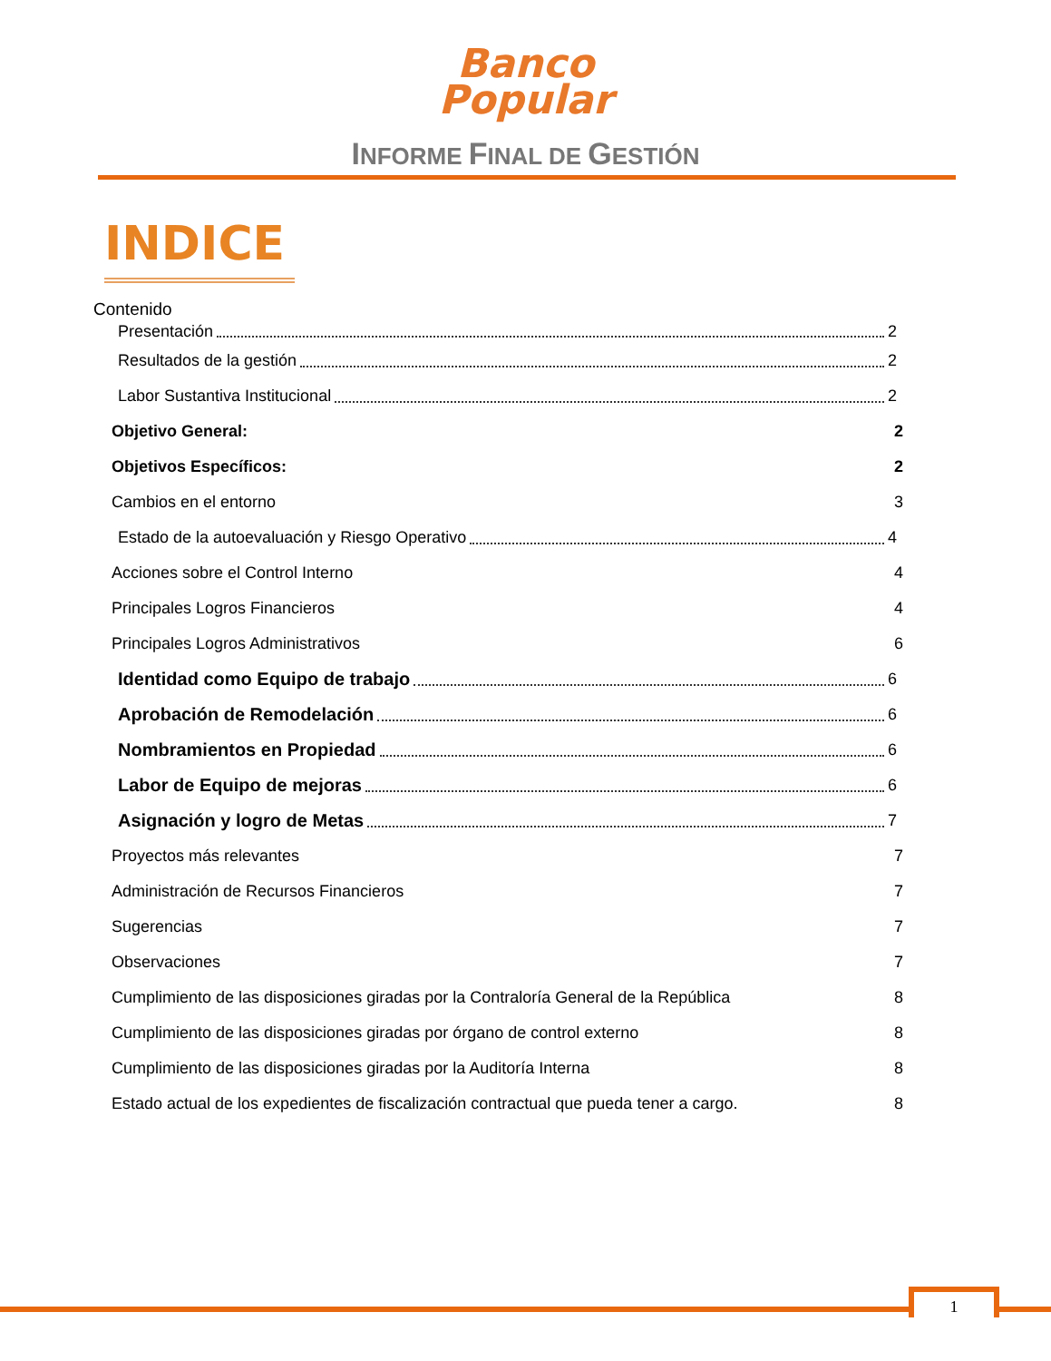Banco
Popular
INFORME FINAL DE GESTIÓN
INDICE
Contenido
Presentación 2
Resultados de la gestión 2
Labor Sustantiva Institucional 2
Objetivo General: 2
Objetivos Específicos: 2
Cambios en el entorno 3
Estado de la autoevaluación y Riesgo Operativo 4
Acciones sobre el Control Interno 4
Principales Logros Financieros 4
Principales Logros Administrativos 6
Identidad como Equipo de trabajo 6
Aprobación de Remodelación 6
Nombramientos en Propiedad 6
Labor de Equipo de mejoras 6
Asignación y logro de Metas 7
Proyectos más relevantes 7
Administración de Recursos Financieros 7
Sugerencias 7
Observaciones 7
Cumplimiento de las disposiciones giradas por la Contraloría General de la República 8
Cumplimiento de las disposiciones giradas por órgano de control externo 8
Cumplimiento de las disposiciones giradas por la Auditoría Interna 8
Estado actual de los expedientes de fiscalización contractual que pueda tener a cargo. 8
1